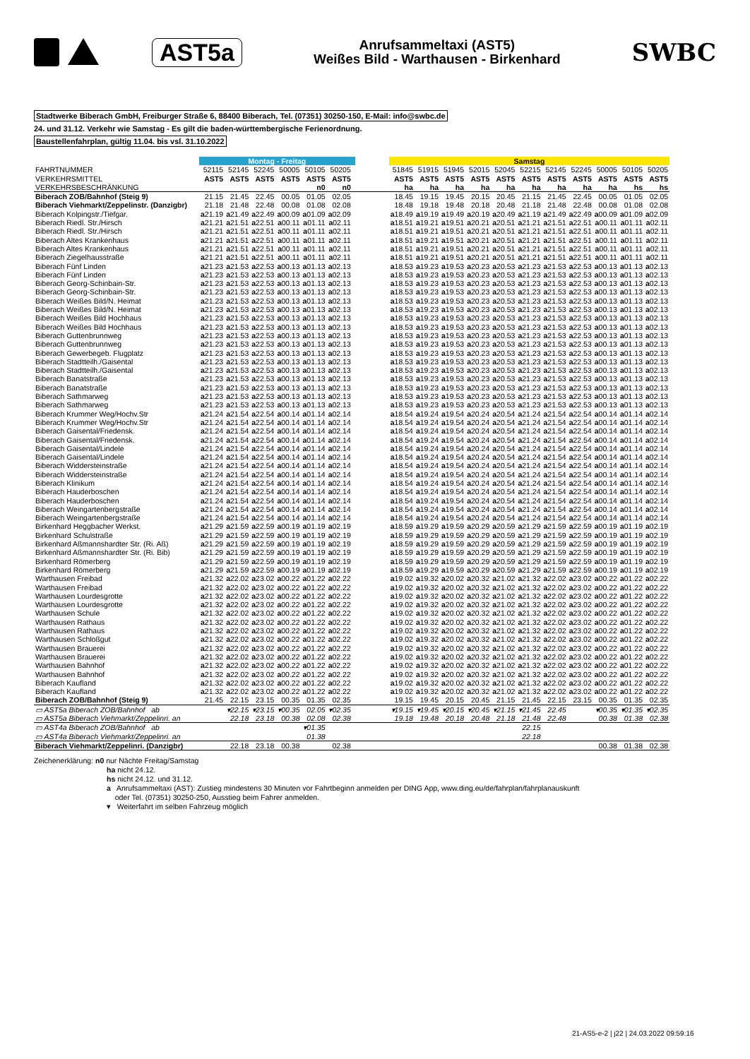AST5a
Anrufsammeltaxi (AST5)
Weißes Bild - Warthausen - Birkenhard
SWBC
Stadtwerke Biberach GmbH, Freiburger Straße 6, 88400 Biberach, Tel. (07351) 30250-150, E-Mail: info@swbc.de
24. und 31.12. Verkehr wie Samstag - Es gilt die baden-württembergische Ferienordnung.
Baustellenfahrplan, gültig 11.04. bis vsl. 31.10.2022
| | Montag - Freitag | | | | | | | | Samstag | | | | | | | | | | |
| FAHRTNUMMER | 52115 | 52145 | 52245 | 50005 | 50105 | 50205 | | | 51845 | 51915 | 51945 | 52015 | 52045 | 52215 | 52145 | 52245 | 50005 | 50105 | 50205 |
| VERKEHRSMITTEL | AST5 | AST5 | AST5 | AST5 | AST5 | AST5 | | | AST5 | AST5 | AST5 | AST5 | AST5 | AST5 | AST5 | AST5 | AST5 | AST5 | AST5 |
| VERKEHRSBESCHRÄNKUNG | | | | | n0 | n0 | | | ha | ha | ha | ha | ha | ha | ha | ha | ha | hs | hs |
| Biberach ZOB/Bahnhof (Steig 9) | 21.15 | 21.45 | 22.45 | 00.05 | 01.05 | 02.05 | | | 18.45 | 19.15 | 19.45 | 20.15 | 20.45 | 21.15 | 21.45 | 22.45 | 00.05 | 01.05 | 02.05 |
| Biberach Viehmarkt/Zeppelinstr. (Danzigbr) | 21.18 | 21.48 | 22.48 | 00.08 | 01.08 | 02.08 | | | 18.48 | 19.18 | 19.48 | 20.18 | 20.48 | 21.18 | 21.48 | 22.48 | 00.08 | 01.08 | 02.08 |
| Biberach Kolpingstr./Tiefgar. | a 21.19 | a 21.49 | a 22.49 | a 00.09 | a 01.09 | a 02.09 | | | a 18.49 | a 19.19 | a 19.49 | a 20.19 | a 20.49 | a 21.19 | a 21.49 | a 22.49 | a 00.09 | a 01.09 | a 02.09 |
| Biberach Riedl. Str./Hirsch | a 21.21 | a 21.51 | a 22.51 | a 00.11 | a 01.11 | a 02.11 | | | a 18.51 | a 19.21 | a 19.51 | a 20.21 | a 20.51 | a 21.21 | a 21.51 | a 22.51 | a 00.11 | a 01.11 | a 02.11 |
| Biberach Riedl. Str./Hirsch | a 21.21 | a 21.51 | a 22.51 | a 00.11 | a 01.11 | a 02.11 | | | a 18.51 | a 19.21 | a 19.51 | a 20.21 | a 20.51 | a 21.21 | a 21.51 | a 22.51 | a 00.11 | a 01.11 | a 02.11 |
| Biberach Altes Krankenhaus | a 21.21 | a 21.51 | a 22.51 | a 00.11 | a 01.11 | a 02.11 | | | a 18.51 | a 19.21 | a 19.51 | a 20.21 | a 20.51 | a 21.21 | a 21.51 | a 22.51 | a 00.11 | a 01.11 | a 02.11 |
| Biberach Altes Krankenhaus | a 21.21 | a 21.51 | a 22.51 | a 00.11 | a 01.11 | a 02.11 | | | a 18.51 | a 19.21 | a 19.51 | a 20.21 | a 20.51 | a 21.21 | a 21.51 | a 22.51 | a 00.11 | a 01.11 | a 02.11 |
| Biberach Ziegelhausstraße | a 21.21 | a 21.51 | a 22.51 | a 00.11 | a 01.11 | a 02.11 | | | a 18.51 | a 19.21 | a 19.51 | a 20.21 | a 20.51 | a 21.21 | a 21.51 | a 22.51 | a 00.11 | a 01.11 | a 02.11 |
| Biberach Fünf Linden | a 21.23 | a 21.53 | a 22.53 | a 00.13 | a 01.13 | a 02.13 | | | a 18.53 | a 19.23 | a 19.53 | a 20.23 | a 20.53 | a 21.23 | a 21.53 | a 22.53 | a 00.13 | a 01.13 | a 02.13 |
| Biberach Fünf Linden | a 21.23 | a 21.53 | a 22.53 | a 00.13 | a 01.13 | a 02.13 | | | a 18.53 | a 19.23 | a 19.53 | a 20.23 | a 20.53 | a 21.23 | a 21.53 | a 22.53 | a 00.13 | a 01.13 | a 02.13 |
| Biberach Georg-Schinbain-Str. | a 21.23 | a 21.53 | a 22.53 | a 00.13 | a 01.13 | a 02.13 | | | a 18.53 | a 19.23 | a 19.53 | a 20.23 | a 20.53 | a 21.23 | a 21.53 | a 22.53 | a 00.13 | a 01.13 | a 02.13 |
| Biberach Georg-Schinbain-Str. | a 21.23 | a 21.53 | a 22.53 | a 00.13 | a 01.13 | a 02.13 | | | a 18.53 | a 19.23 | a 19.53 | a 20.23 | a 20.53 | a 21.23 | a 21.53 | a 22.53 | a 00.13 | a 01.13 | a 02.13 |
| Biberach Weißes Bild/N. Heimat | a 21.23 | a 21.53 | a 22.53 | a 00.13 | a 01.13 | a 02.13 | | | a 18.53 | a 19.23 | a 19.53 | a 20.23 | a 20.53 | a 21.23 | a 21.53 | a 22.53 | a 00.13 | a 01.13 | a 02.13 |
| Biberach Weißes Bild/N. Heimat | a 21.23 | a 21.53 | a 22.53 | a 00.13 | a 01.13 | a 02.13 | | | a 18.53 | a 19.23 | a 19.53 | a 20.23 | a 20.53 | a 21.23 | a 21.53 | a 22.53 | a 00.13 | a 01.13 | a 02.13 |
| Biberach Weißes Bild Hochhaus | a 21.23 | a 21.53 | a 22.53 | a 00.13 | a 01.13 | a 02.13 | | | a 18.53 | a 19.23 | a 19.53 | a 20.23 | a 20.53 | a 21.23 | a 21.53 | a 22.53 | a 00.13 | a 01.13 | a 02.13 |
| Biberach Weißes Bild Hochhaus | a 21.23 | a 21.53 | a 22.53 | a 00.13 | a 01.13 | a 02.13 | | | a 18.53 | a 19.23 | a 19.53 | a 20.23 | a 20.53 | a 21.23 | a 21.53 | a 22.53 | a 00.13 | a 01.13 | a 02.13 |
| Biberach Guttenbrunnweg | a 21.23 | a 21.53 | a 22.53 | a 00.13 | a 01.13 | a 02.13 | | | a 18.53 | a 19.23 | a 19.53 | a 20.23 | a 20.53 | a 21.23 | a 21.53 | a 22.53 | a 00.13 | a 01.13 | a 02.13 |
| Biberach Guttenbrunnweg | a 21.23 | a 21.53 | a 22.53 | a 00.13 | a 01.13 | a 02.13 | | | a 18.53 | a 19.23 | a 19.53 | a 20.23 | a 20.53 | a 21.23 | a 21.53 | a 22.53 | a 00.13 | a 01.13 | a 02.13 |
| Biberach Gewerbegeb. Flugplatz | a 21.23 | a 21.53 | a 22.53 | a 00.13 | a 01.13 | a 02.13 | | | a 18.53 | a 19.23 | a 19.53 | a 20.23 | a 20.53 | a 21.23 | a 21.53 | a 22.53 | a 00.13 | a 01.13 | a 02.13 |
| Biberach Stadtteilh./Gaisental | a 21.23 | a 21.53 | a 22.53 | a 00.13 | a 01.13 | a 02.13 | | | a 18.53 | a 19.23 | a 19.53 | a 20.23 | a 20.53 | a 21.23 | a 21.53 | a 22.53 | a 00.13 | a 01.13 | a 02.13 |
| Biberach Stadtteilh./Gaisental | a 21.23 | a 21.53 | a 22.53 | a 00.13 | a 01.13 | a 02.13 | | | a 18.53 | a 19.23 | a 19.53 | a 20.23 | a 20.53 | a 21.23 | a 21.53 | a 22.53 | a 00.13 | a 01.13 | a 02.13 |
| Biberach Banatstraße | a 21.23 | a 21.53 | a 22.53 | a 00.13 | a 01.13 | a 02.13 | | | a 18.53 | a 19.23 | a 19.53 | a 20.23 | a 20.53 | a 21.23 | a 21.53 | a 22.53 | a 00.13 | a 01.13 | a 02.13 |
| Biberach Banatstraße | a 21.23 | a 21.53 | a 22.53 | a 00.13 | a 01.13 | a 02.13 | | | a 18.53 | a 19.23 | a 19.53 | a 20.23 | a 20.53 | a 21.23 | a 21.53 | a 22.53 | a 00.13 | a 01.13 | a 02.13 |
| Biberach Sathmarweg | a 21.23 | a 21.53 | a 22.53 | a 00.13 | a 01.13 | a 02.13 | | | a 18.53 | a 19.23 | a 19.53 | a 20.23 | a 20.53 | a 21.23 | a 21.53 | a 22.53 | a 00.13 | a 01.13 | a 02.13 |
| Biberach Sathmarweg | a 21.23 | a 21.53 | a 22.53 | a 00.13 | a 01.13 | a 02.13 | | | a 18.53 | a 19.23 | a 19.53 | a 20.23 | a 20.53 | a 21.23 | a 21.53 | a 22.53 | a 00.13 | a 01.13 | a 02.13 |
| Biberach Krummer Weg/Hochv.Str | a 21.24 | a 21.54 | a 22.54 | a 00.14 | a 01.14 | a 02.14 | | | a 18.54 | a 19.24 | a 19.54 | a 20.24 | a 20.54 | a 21.24 | a 21.54 | a 22.54 | a 00.14 | a 01.14 | a 02.14 |
| Biberach Krummer Weg/Hochv.Str | a 21.24 | a 21.54 | a 22.54 | a 00.14 | a 01.14 | a 02.14 | | | a 18.54 | a 19.24 | a 19.54 | a 20.24 | a 20.54 | a 21.24 | a 21.54 | a 22.54 | a 00.14 | a 01.14 | a 02.14 |
| Biberach Gaisental/Friedensk. | a 21.24 | a 21.54 | a 22.54 | a 00.14 | a 01.14 | a 02.14 | | | a 18.54 | a 19.24 | a 19.54 | a 20.24 | a 20.54 | a 21.24 | a 21.54 | a 22.54 | a 00.14 | a 01.14 | a 02.14 |
| Biberach Gaisental/Friedensk. | a 21.24 | a 21.54 | a 22.54 | a 00.14 | a 01.14 | a 02.14 | | | a 18.54 | a 19.24 | a 19.54 | a 20.24 | a 20.54 | a 21.24 | a 21.54 | a 22.54 | a 00.14 | a 01.14 | a 02.14 |
| Biberach Gaisental/Lindele | a 21.24 | a 21.54 | a 22.54 | a 00.14 | a 01.14 | a 02.14 | | | a 18.54 | a 19.24 | a 19.54 | a 20.24 | a 20.54 | a 21.24 | a 21.54 | a 22.54 | a 00.14 | a 01.14 | a 02.14 |
| Biberach Gaisental/Lindele | a 21.24 | a 21.54 | a 22.54 | a 00.14 | a 01.14 | a 02.14 | | | a 18.54 | a 19.24 | a 19.54 | a 20.24 | a 20.54 | a 21.24 | a 21.54 | a 22.54 | a 00.14 | a 01.14 | a 02.14 |
| Biberach Widdersteinstraße | a 21.24 | a 21.54 | a 22.54 | a 00.14 | a 01.14 | a 02.14 | | | a 18.54 | a 19.24 | a 19.54 | a 20.24 | a 20.54 | a 21.24 | a 21.54 | a 22.54 | a 00.14 | a 01.14 | a 02.14 |
| Biberach Widdersteinstraße | a 21.24 | a 21.54 | a 22.54 | a 00.14 | a 01.14 | a 02.14 | | | a 18.54 | a 19.24 | a 19.54 | a 20.24 | a 20.54 | a 21.24 | a 21.54 | a 22.54 | a 00.14 | a 01.14 | a 02.14 |
| Biberach Klinikum | a 21.24 | a 21.54 | a 22.54 | a 00.14 | a 01.14 | a 02.14 | | | a 18.54 | a 19.24 | a 19.54 | a 20.24 | a 20.54 | a 21.24 | a 21.54 | a 22.54 | a 00.14 | a 01.14 | a 02.14 |
| Biberach Hauderboschen | a 21.24 | a 21.54 | a 22.54 | a 00.14 | a 01.14 | a 02.14 | | | a 18.54 | a 19.24 | a 19.54 | a 20.24 | a 20.54 | a 21.24 | a 21.54 | a 22.54 | a 00.14 | a 01.14 | a 02.14 |
| Biberach Hauderboschen | a 21.24 | a 21.54 | a 22.54 | a 00.14 | a 01.14 | a 02.14 | | | a 18.54 | a 19.24 | a 19.54 | a 20.24 | a 20.54 | a 21.24 | a 21.54 | a 22.54 | a 00.14 | a 01.14 | a 02.14 |
| Biberach Weingartenbergstraße | a 21.24 | a 21.54 | a 22.54 | a 00.14 | a 01.14 | a 02.14 | | | a 18.54 | a 19.24 | a 19.54 | a 20.24 | a 20.54 | a 21.24 | a 21.54 | a 22.54 | a 00.14 | a 01.14 | a 02.14 |
| Biberach Weingartenbergstraße | a 21.24 | a 21.54 | a 22.54 | a 00.14 | a 01.14 | a 02.14 | | | a 18.54 | a 19.24 | a 19.54 | a 20.24 | a 20.54 | a 21.24 | a 21.54 | a 22.54 | a 00.14 | a 01.14 | a 02.14 |
| Birkenhard Heggbacher Werkst. | a 21.29 | a 21.59 | a 22.59 | a 00.19 | a 01.19 | a 02.19 | | | a 18.59 | a 19.29 | a 19.59 | a 20.29 | a 20.59 | a 21.29 | a 21.59 | a 22.59 | a 00.19 | a 01.19 | a 02.19 |
| Birkenhard Schulstraße | a 21.29 | a 21.59 | a 22.59 | a 00.19 | a 01.19 | a 02.19 | | | a 18.59 | a 19.29 | a 19.59 | a 20.29 | a 20.59 | a 21.29 | a 21.59 | a 22.59 | a 00.19 | a 01.19 | a 02.19 |
| Birkenhard Aßmannshardter Str. (Ri. Aß) | a 21.29 | a 21.59 | a 22.59 | a 00.19 | a 01.19 | a 02.19 | | | a 18.59 | a 19.29 | a 19.59 | a 20.29 | a 20.59 | a 21.29 | a 21.59 | a 22.59 | a 00.19 | a 01.19 | a 02.19 |
| Birkenhard Aßmannshardter Str. (Ri. Bib) | a 21.29 | a 21.59 | a 22.59 | a 00.19 | a 01.19 | a 02.19 | | | a 18.59 | a 19.29 | a 19.59 | a 20.29 | a 20.59 | a 21.29 | a 21.59 | a 22.59 | a 00.19 | a 01.19 | a 02.19 |
| Birkenhard Römerberg | a 21.29 | a 21.59 | a 22.59 | a 00.19 | a 01.19 | a 02.19 | | | a 18.59 | a 19.29 | a 19.59 | a 20.29 | a 20.59 | a 21.29 | a 21.59 | a 22.59 | a 00.19 | a 01.19 | a 02.19 |
| Birkenhard Römerberg | a 21.29 | a 21.59 | a 22.59 | a 00.19 | a 01.19 | a 02.19 | | | a 18.59 | a 19.29 | a 19.59 | a 20.29 | a 20.59 | a 21.29 | a 21.59 | a 22.59 | a 00.19 | a 01.19 | a 02.19 |
| Warthausen Freibad | a 21.32 | a 22.02 | a 23.02 | a 00.22 | a 01.22 | a 02.22 | | | a 19.02 | a 19.32 | a 20.02 | a 20.32 | a 21.02 | a 21.32 | a 22.02 | a 23.02 | a 00.22 | a 01.22 | a 02.22 |
| Warthausen Freibad | a 21.32 | a 22.02 | a 23.02 | a 00.22 | a 01.22 | a 02.22 | | | a 19.02 | a 19.32 | a 20.02 | a 20.32 | a 21.02 | a 21.32 | a 22.02 | a 23.02 | a 00.22 | a 01.22 | a 02.22 |
| Warthausen Lourdesgrotte | a 21.32 | a 22.02 | a 23.02 | a 00.22 | a 01.22 | a 02.22 | | | a 19.02 | a 19.32 | a 20.02 | a 20.32 | a 21.02 | a 21.32 | a 22.02 | a 23.02 | a 00.22 | a 01.22 | a 02.22 |
| Warthausen Lourdesgrotte | a 21.32 | a 22.02 | a 23.02 | a 00.22 | a 01.22 | a 02.22 | | | a 19.02 | a 19.32 | a 20.02 | a 20.32 | a 21.02 | a 21.32 | a 22.02 | a 23.02 | a 00.22 | a 01.22 | a 02.22 |
| Warthausen Schule | a 21.32 | a 22.02 | a 23.02 | a 00.22 | a 01.22 | a 02.22 | | | a 19.02 | a 19.32 | a 20.02 | a 20.32 | a 21.02 | a 21.32 | a 22.02 | a 23.02 | a 00.22 | a 01.22 | a 02.22 |
| Warthausen Rathaus | a 21.32 | a 22.02 | a 23.02 | a 00.22 | a 01.22 | a 02.22 | | | a 19.02 | a 19.32 | a 20.02 | a 20.32 | a 21.02 | a 21.32 | a 22.02 | a 23.02 | a 00.22 | a 01.22 | a 02.22 |
| Warthausen Rathaus | a 21.32 | a 22.02 | a 23.02 | a 00.22 | a 01.22 | a 02.22 | | | a 19.02 | a 19.32 | a 20.02 | a 20.32 | a 21.02 | a 21.32 | a 22.02 | a 23.02 | a 00.22 | a 01.22 | a 02.22 |
| Warthausen Schloßgut | a 21.32 | a 22.02 | a 23.02 | a 00.22 | a 01.22 | a 02.22 | | | a 19.02 | a 19.32 | a 20.02 | a 20.32 | a 21.02 | a 21.32 | a 22.02 | a 23.02 | a 00.22 | a 01.22 | a 02.22 |
| Warthausen Brauerei | a 21.32 | a 22.02 | a 23.02 | a 00.22 | a 01.22 | a 02.22 | | | a 19.02 | a 19.32 | a 20.02 | a 20.32 | a 21.02 | a 21.32 | a 22.02 | a 23.02 | a 00.22 | a 01.22 | a 02.22 |
| Warthausen Brauerei | a 21.32 | a 22.02 | a 23.02 | a 00.22 | a 01.22 | a 02.22 | | | a 19.02 | a 19.32 | a 20.02 | a 20.32 | a 21.02 | a 21.32 | a 22.02 | a 23.02 | a 00.22 | a 01.22 | a 02.22 |
| Warthausen Bahnhof | a 21.32 | a 22.02 | a 23.02 | a 00.22 | a 01.22 | a 02.22 | | | a 19.02 | a 19.32 | a 20.02 | a 20.32 | a 21.02 | a 21.32 | a 22.02 | a 23.02 | a 00.22 | a 01.22 | a 02.22 |
| Warthausen Bahnhof | a 21.32 | a 22.02 | a 23.02 | a 00.22 | a 01.22 | a 02.22 | | | a 19.02 | a 19.32 | a 20.02 | a 20.32 | a 21.02 | a 21.32 | a 22.02 | a 23.02 | a 00.22 | a 01.22 | a 02.22 |
| Biberach Kaufland | a 21.32 | a 22.02 | a 23.02 | a 00.22 | a 01.22 | a 02.22 | | | a 19.02 | a 19.32 | a 20.02 | a 20.32 | a 21.02 | a 21.32 | a 22.02 | a 23.02 | a 00.22 | a 01.22 | a 02.22 |
| Biberach Kaufland | a 21.32 | a 22.02 | a 23.02 | a 00.22 | a 01.22 | a 02.22 | | | a 19.02 | a 19.32 | a 20.02 | a 20.32 | a 21.02 | a 21.32 | a 22.02 | a 23.02 | a 00.22 | a 01.22 | a 02.22 |
| Biberach ZOB/Bahnhof (Steig 9) | 21.45 | 22.15 | 23.15 | 00.35 | 01.35 | 02.35 | | | 19.15 | 19.45 | 20.15 | 20.45 | 21.15 | 21.45 | 22.15 | 23.15 | 00.35 | 01.35 | 02.35 |
| ▭ AST5a Biberach ZOB/Bahnhof ab | | ▾22.15 | ▾23.15 | ▾00.35 | 02.05 | ▾02.35 | | | ▾19.15 | ▾19.45 | ▾20.15 | ▾20.45 | ▾21.15 | ▾21.45 | 22.45 | | ▾00.35 | ▾01.35 | ▾02.35 |
| ▭ AST5a Biberach Viehmarkt/Zeppelinri. an | | 22.18 | 23.18 | 00.38 | 02.08 | 02.38 | | | 19.18 | 19.48 | 20.18 | 20.48 | 21.18 | 21.48 | 22.48 | | 00.38 | 01.38 | 02.38 |
| ▭ AST4a Biberach ZOB/Bahnhof ab | | | | | ▾01.35 | | | | | | | | | 22.15 | | | | | |
| ▭ AST4a Biberach Viehmarkt/Zeppelinri. an | | | | | 01.38 | | | | | | | | | 22.18 | | | | | |
| Biberach Viehmarkt/Zeppelinri. (Danzigbr) | | 22.18 | 23.18 | 00.38 | | 02.38 | | | | | | | | | | | 00.38 | 01.38 | 02.38 |
Zeichenerklärung: n0 nur Nächte Freitag/Samstag
ha nicht 24.12.
hs nicht 24.12. und 31.12.
a Anrufsammeltaxi (AST): Zustieg mindestens 30 Minuten vor Fahrtbeginn anmelden per DING App, www.ding.eu/de/fahrplan/fahrplanauskunft
oder Tel. (07351) 30250-250, Ausstieg beim Fahrer anmelden.
▾ Weiterfahrt im selben Fahrzeug möglich
21-AS5-e-2 | j22 | 24.03.2022 09:59:16